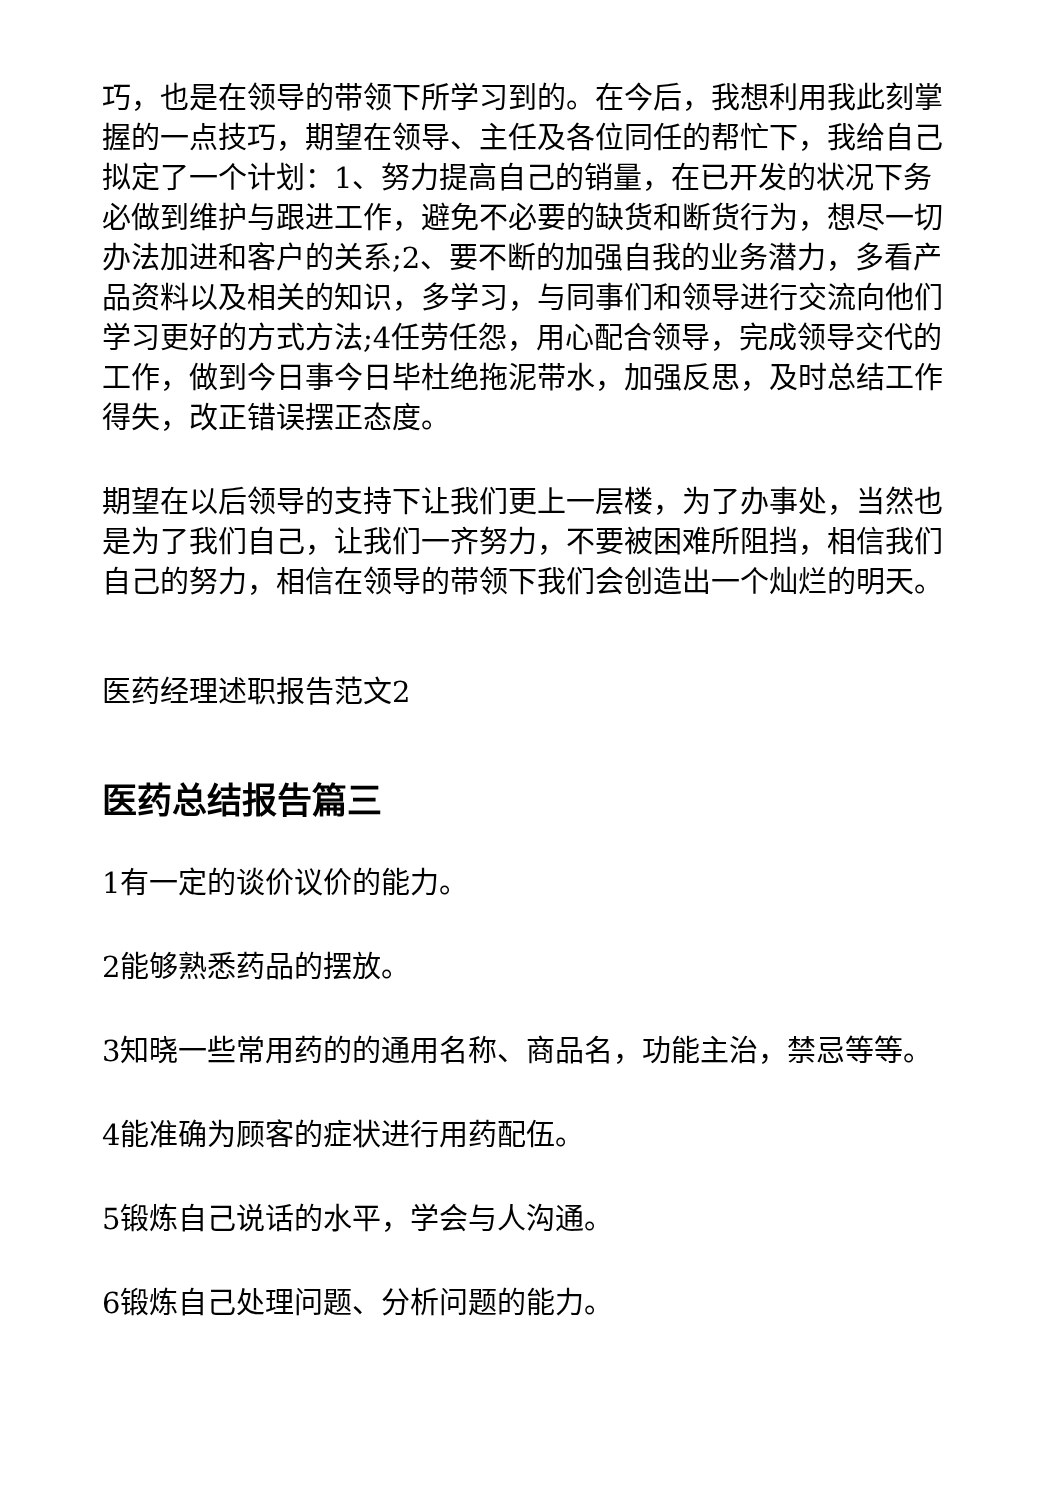巧，也是在领导的带领下所学习到的。在今后，我想利用我此刻掌握的一点技巧，期望在领导、主任及各位同任的帮忙下，我给自己拟定了一个计划：1、努力提高自己的销量，在已开发的状况下务必做到维护与跟进工作，避免不必要的缺货和断货行为，想尽一切办法加进和客户的关系;2、要不断的加强自我的业务潜力，多看产品资料以及相关的知识，多学习，与同事们和领导进行交流向他们学习更好的方式方法;4任劳任怨，用心配合领导，完成领导交代的工作，做到今日事今日毕杜绝拖泥带水，加强反思，及时总结工作得失，改正错误摆正态度。
期望在以后领导的支持下让我们更上一层楼，为了办事处，当然也是为了我们自己，让我们一齐努力，不要被困难所阻挡，相信我们自己的努力，相信在领导的带领下我们会创造出一个灿烂的明天。
医药经理述职报告范文2
医药总结报告篇三
1有一定的谈价议价的能力。
2能够熟悉药品的摆放。
3知晓一些常用药的的通用名称、商品名，功能主治，禁忌等等。
4能准确为顾客的症状进行用药配伍。
5锻炼自己说话的水平，学会与人沟通。
6锻炼自己处理问题、分析问题的能力。